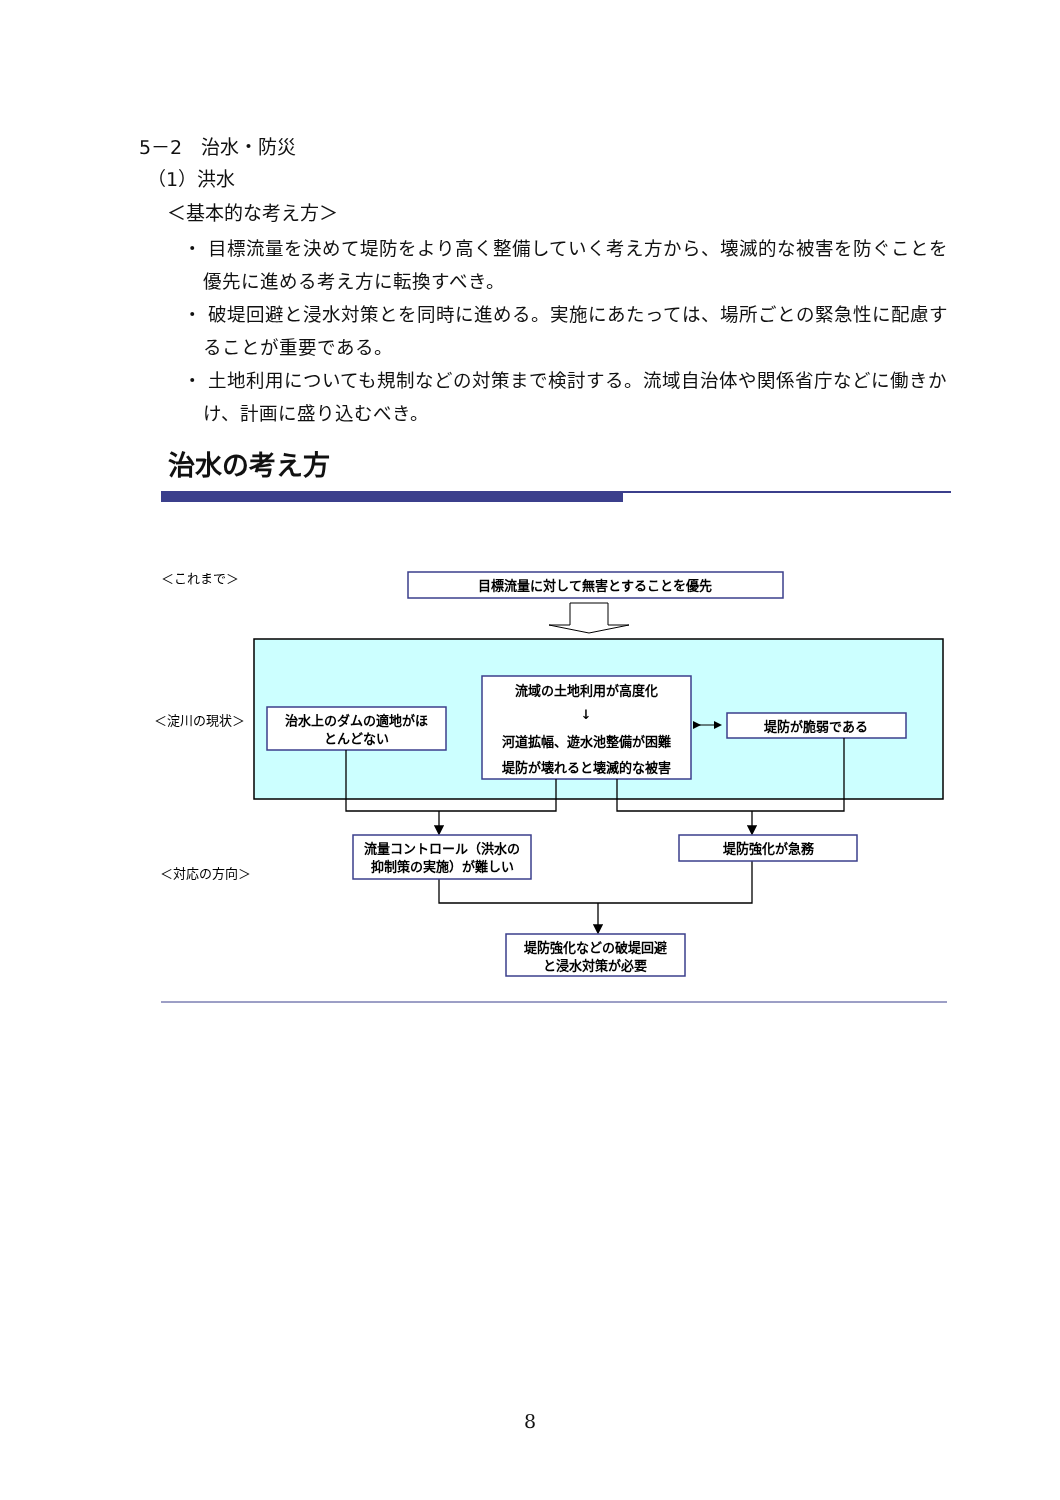5－2　治水・防災
（1）洪水
＜基本的な考え方＞
・ 目標流量を決めて堤防をより高く整備していく考え方から、壊滅的な被害を防ぐことを優先に進める考え方に転換すべき。
・ 破堤回避と浸水対策とを同時に進める。実施にあたっては、場所ごとの緊急性に配慮することが重要である。
・ 土地利用についても規制などの対策まで検討する。流域自治体や関係省庁などに働きかけ、計画に盛り込むべき。
治水の考え方
＜これまで＞
目標流量に対して無害とすることを優先
＜淀川の現状＞
治水上のダムの適地がほ
とんどない
流域の土地利用が高度化
↓
河道拡幅、遊水池整備が困難
堤防が壊れると壊滅的な被害
堤防が脆弱である
＜対応の方向＞
流量コントロール（洪水の
抑制策の実施）が難しい
堤防強化が急務
堤防強化などの破堤回避
と浸水対策が必要
8